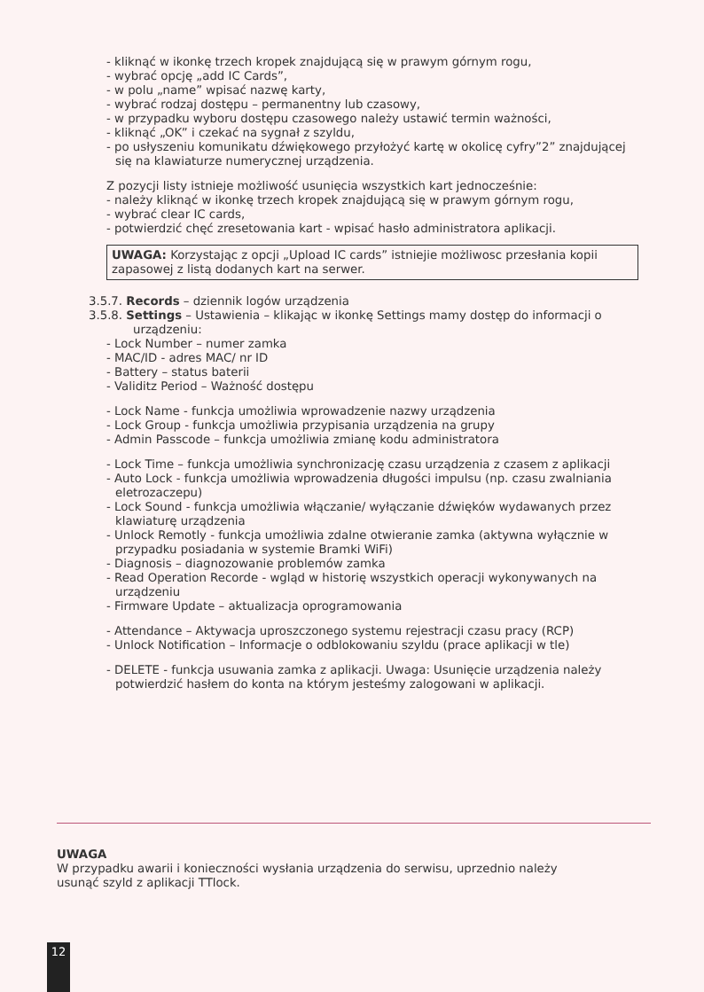- kliknąć w ikonkę trzech kropek znajdującą się w prawym górnym rogu,
- wybrać opcję „add IC Cards”,
- w polu „name” wpisać nazwę karty,
- wybrać rodzaj dostępu – permanentny lub czasowy,
- w przypadku wyboru dostępu czasowego należy ustawić termin ważności,
- kliknąć „OK” i czekać na sygnał z szyldu,
- po usłyszeniu komunikatu dźwiękowego przyłożyć kartę w okolicę cyfry”2” znajdującej się na klawiaturze numerycznej urządzenia.
Z pozycji listy istnieje możliwość usunięcia wszystkich kart jednocześnie:
- należy kliknąć w ikonkę trzech kropek znajdującą się w prawym górnym rogu,
- wybrać clear IC cards,
- potwierdzić chęć zresetowania kart - wpisać hasło administratora aplikacji.
UWAGA: Korzystając z opcji „Upload IC cards” istniejie możliwosc przesłania kopii zapasowej z listą dodanych kart na serwer.
3.5.7. Records – dziennik logów urządzenia
3.5.8. Settings – Ustawienia – klikając w ikonkę Settings mamy dostęp do informacji o urządzeniu:
- Lock Number – numer zamka
- MAC/ID - adres MAC/ nr ID
- Battery – status baterii
- Validitz Period – Ważność dostępu
- Lock Name - funkcja umożliwia wprowadzenie nazwy urządzenia
- Lock Group - funkcja umożliwia przypisania urządzenia na grupy
- Admin Passcode – funkcja umożliwia zmianę kodu administratora
- Lock Time – funkcja umożliwia synchronizację czasu urządzenia z czasem z aplikacji
- Auto Lock - funkcja umożliwia wprowadzenia długości impulsu (np. czasu zwalniania eletrozaczepu)
- Lock Sound - funkcja umożliwia włączanie/ wyłączanie dźwięków wydawanych przez klawiaturę urządzenia
- Unlock Remotly - funkcja umożliwia zdalne otwieranie zamka (aktywna wyłącznie w przypadku posiadania w systemie Bramki WiFi)
- Diagnosis – diagnozowanie problemów zamka
- Read Operation Recorde - wgląd w historię wszystkich operacji wykonywanych na urządzeniu
- Firmware Update – aktualizacja oprogramowania
- Attendance – Aktywacja uproszczonego systemu rejestracji czasu pracy (RCP)
- Unlock Notification – Informacje o odblokowaniu szyldu (prace aplikacji w tle)
- DELETE - funkcja usuwania zamka z aplikacji. Uwaga: Usunięcie urządzenia należy potwierdzić hasłem do konta na którym jesteśmy zalogowani w aplikacji.
UWAGA
W przypadku awarii i konieczności wysłania urządzenia do serwisu, uprzednio należy
usunąć szyld z aplikacji TTlock.
12